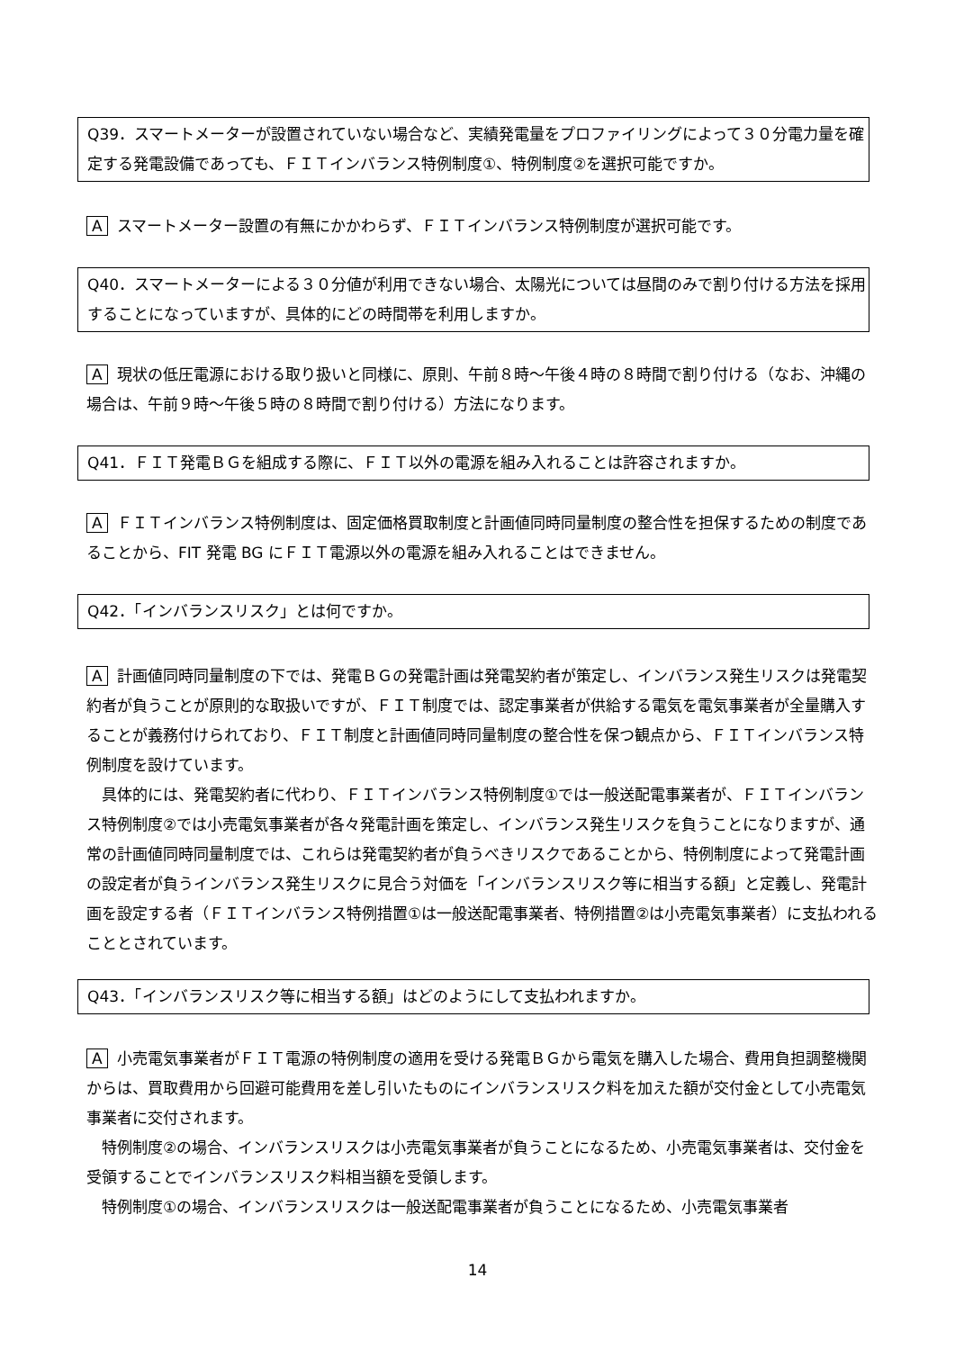Q39．スマートメーターが設置されていない場合など、実績発電量をプロファイリングによって３０分電力量を確定する発電設備であっても、ＦＩＴインバランス特例制度①、特例制度②を選択可能ですか。
Aスマートメーター設置の有無にかかわらず、ＦＩＴインバランス特例制度が選択可能です。
Q40．スマートメーターによる３０分値が利用できない場合、太陽光については昼間のみで割り付ける方法を採用することになっていますが、具体的にどの時間帯を利用しますか。
A現状の低圧電源における取り扱いと同様に、原則、午前８時～午後４時の８時間で割り付ける（なお、沖縄の場合は、午前９時～午後５時の８時間で割り付ける）方法になります。
Q41．ＦＩＴ発電ＢＧを組成する際に、ＦＩＴ以外の電源を組み入れることは許容されますか。
A ＦＩＴインバランス特例制度は、固定価格買取制度と計画値同時同量制度の整合性を担保するための制度であることから、FIT 発電 BG にＦＩＴ電源以外の電源を組み入れることはできません。
Q42．「インバランスリスク」とは何ですか。
A計画値同時同量制度の下では、発電ＢＧの発電計画は発電契約者が策定し、インバランス発生リスクは発電契約者が負うことが原則的な取扱いですが、ＦＩＴ制度では、認定事業者が供給する電気を電気事業者が全量購入することが義務付けられており、ＦＩＴ制度と計画値同時同量制度の整合性を保つ観点から、ＦＩＴインバランス特例制度を設けています。
　具体的には、発電契約者に代わり、ＦＩＴインバランス特例制度①では一般送配電事業者が、ＦＩＴインバランス特例制度②では小売電気事業者が各々発電計画を策定し、インバランス発生リスクを負うことになりますが、通常の計画値同時同量制度では、これらは発電契約者が負うべきリスクであることから、特例制度によって発電計画の設定者が負うインバランス発生リスクに見合う対価を「インバランスリスク等に相当する額」と定義し、発電計画を設定する者（ＦＩＴインバランス特例措置①は一般送配電事業者、特例措置②は小売電気事業者）に支払われることとされています。
Q43．「インバランスリスク等に相当する額」はどのようにして支払われますか。
A小売電気事業者がＦＩＴ電源の特例制度の適用を受ける発電ＢＧから電気を購入した場合、費用負担調整機関からは、買取費用から回避可能費用を差し引いたものにインバランスリスク料を加えた額が交付金として小売電気事業者に交付されます。
　特例制度②の場合、インバランスリスクは小売電気事業者が負うことになるため、小売電気事業者は、交付金を受領することでインバランスリスク料相当額を受領します。
　特例制度①の場合、インバランスリスクは一般送配電事業者が負うことになるため、小売電気事業者
14